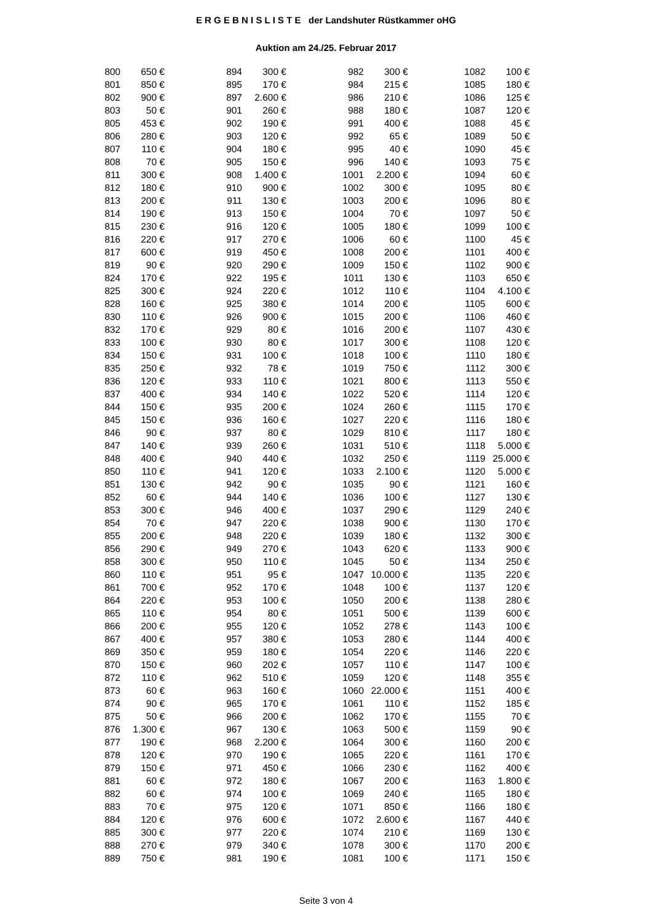E R G E B N I S L I S T E der Landshuter Rüstkammer oHG
Auktion am 24./25. Februar 2017
| 800 | 650 € | | 894 | 300 € | | 982 | 300 € | | 1082 | 100 € |
| 801 | 850 € | | 895 | 170 € | | 984 | 215 € | | 1085 | 180 € |
| 802 | 900 € | | 897 | 2.600 € | | 986 | 210 € | | 1086 | 125 € |
| 803 | 50 € | | 901 | 260 € | | 988 | 180 € | | 1087 | 120 € |
| 805 | 453 € | | 902 | 190 € | | 991 | 400 € | | 1088 | 45 € |
| 806 | 280 € | | 903 | 120 € | | 992 | 65 € | | 1089 | 50 € |
| 807 | 110 € | | 904 | 180 € | | 995 | 40 € | | 1090 | 45 € |
| 808 | 70 € | | 905 | 150 € | | 996 | 140 € | | 1093 | 75 € |
| 811 | 300 € | | 908 | 1.400 € | | 1001 | 2.200 € | | 1094 | 60 € |
| 812 | 180 € | | 910 | 900 € | | 1002 | 300 € | | 1095 | 80 € |
| 813 | 200 € | | 911 | 130 € | | 1003 | 200 € | | 1096 | 80 € |
| 814 | 190 € | | 913 | 150 € | | 1004 | 70 € | | 1097 | 50 € |
| 815 | 230 € | | 916 | 120 € | | 1005 | 180 € | | 1099 | 100 € |
| 816 | 220 € | | 917 | 270 € | | 1006 | 60 € | | 1100 | 45 € |
| 817 | 600 € | | 919 | 450 € | | 1008 | 200 € | | 1101 | 400 € |
| 819 | 90 € | | 920 | 290 € | | 1009 | 150 € | | 1102 | 900 € |
| 824 | 170 € | | 922 | 195 € | | 1011 | 130 € | | 1103 | 650 € |
| 825 | 300 € | | 924 | 220 € | | 1012 | 110 € | | 1104 | 4.100 € |
| 828 | 160 € | | 925 | 380 € | | 1014 | 200 € | | 1105 | 600 € |
| 830 | 110 € | | 926 | 900 € | | 1015 | 200 € | | 1106 | 460 € |
| 832 | 170 € | | 929 | 80 € | | 1016 | 200 € | | 1107 | 430 € |
| 833 | 100 € | | 930 | 80 € | | 1017 | 300 € | | 1108 | 120 € |
| 834 | 150 € | | 931 | 100 € | | 1018 | 100 € | | 1110 | 180 € |
| 835 | 250 € | | 932 | 78 € | | 1019 | 750 € | | 1112 | 300 € |
| 836 | 120 € | | 933 | 110 € | | 1021 | 800 € | | 1113 | 550 € |
| 837 | 400 € | | 934 | 140 € | | 1022 | 520 € | | 1114 | 120 € |
| 844 | 150 € | | 935 | 200 € | | 1024 | 260 € | | 1115 | 170 € |
| 845 | 150 € | | 936 | 160 € | | 1027 | 220 € | | 1116 | 180 € |
| 846 | 90 € | | 937 | 80 € | | 1029 | 810 € | | 1117 | 180 € |
| 847 | 140 € | | 939 | 260 € | | 1031 | 510 € | | 1118 | 5.000 € |
| 848 | 400 € | | 940 | 440 € | | 1032 | 250 € | | 1119 | 25.000 € |
| 850 | 110 € | | 941 | 120 € | | 1033 | 2.100 € | | 1120 | 5.000 € |
| 851 | 130 € | | 942 | 90 € | | 1035 | 90 € | | 1121 | 160 € |
| 852 | 60 € | | 944 | 140 € | | 1036 | 100 € | | 1127 | 130 € |
| 853 | 300 € | | 946 | 400 € | | 1037 | 290 € | | 1129 | 240 € |
| 854 | 70 € | | 947 | 220 € | | 1038 | 900 € | | 1130 | 170 € |
| 855 | 200 € | | 948 | 220 € | | 1039 | 180 € | | 1132 | 300 € |
| 856 | 290 € | | 949 | 270 € | | 1043 | 620 € | | 1133 | 900 € |
| 858 | 300 € | | 950 | 110 € | | 1045 | 50 € | | 1134 | 250 € |
| 860 | 110 € | | 951 | 95 € | | 1047 | 10.000 € | | 1135 | 220 € |
| 861 | 700 € | | 952 | 170 € | | 1048 | 100 € | | 1137 | 120 € |
| 864 | 220 € | | 953 | 100 € | | 1050 | 200 € | | 1138 | 280 € |
| 865 | 110 € | | 954 | 80 € | | 1051 | 500 € | | 1139 | 600 € |
| 866 | 200 € | | 955 | 120 € | | 1052 | 278 € | | 1143 | 100 € |
| 867 | 400 € | | 957 | 380 € | | 1053 | 280 € | | 1144 | 400 € |
| 869 | 350 € | | 959 | 180 € | | 1054 | 220 € | | 1146 | 220 € |
| 870 | 150 € | | 960 | 202 € | | 1057 | 110 € | | 1147 | 100 € |
| 872 | 110 € | | 962 | 510 € | | 1059 | 120 € | | 1148 | 355 € |
| 873 | 60 € | | 963 | 160 € | | 1060 | 22.000 € | | 1151 | 400 € |
| 874 | 90 € | | 965 | 170 € | | 1061 | 110 € | | 1152 | 185 € |
| 875 | 50 € | | 966 | 200 € | | 1062 | 170 € | | 1155 | 70 € |
| 876 | 1.300 € | | 967 | 130 € | | 1063 | 500 € | | 1159 | 90 € |
| 877 | 190 € | | 968 | 2.200 € | | 1064 | 300 € | | 1160 | 200 € |
| 878 | 120 € | | 970 | 190 € | | 1065 | 220 € | | 1161 | 170 € |
| 879 | 150 € | | 971 | 450 € | | 1066 | 230 € | | 1162 | 400 € |
| 881 | 60 € | | 972 | 180 € | | 1067 | 200 € | | 1163 | 1.800 € |
| 882 | 60 € | | 974 | 100 € | | 1069 | 240 € | | 1165 | 180 € |
| 883 | 70 € | | 975 | 120 € | | 1071 | 850 € | | 1166 | 180 € |
| 884 | 120 € | | 976 | 600 € | | 1072 | 2.600 € | | 1167 | 440 € |
| 885 | 300 € | | 977 | 220 € | | 1074 | 210 € | | 1169 | 130 € |
| 888 | 270 € | | 979 | 340 € | | 1078 | 300 € | | 1170 | 200 € |
| 889 | 750 € | | 981 | 190 € | | 1081 | 100 € | | 1171 | 150 € |
Seite 3 von 4